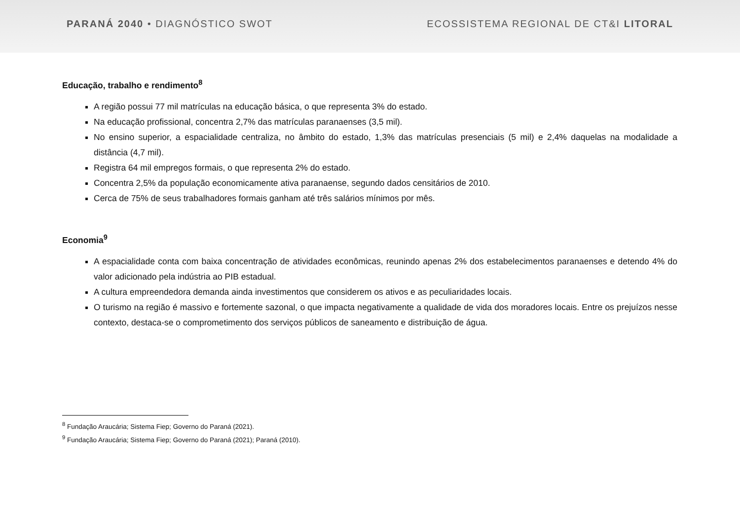PARANÁ 2040 • DIAGNÓSTICO SWOT
ECOSSISTEMA REGIONAL DE CT&I LITORAL
Educação, trabalho e rendimento<sup>8</sup>
A região possui 77 mil matrículas na educação básica, o que representa 3% do estado.
Na educação profissional, concentra 2,7% das matrículas paranaenses (3,5 mil).
No ensino superior, a espacialidade centraliza, no âmbito do estado, 1,3% das matrículas presenciais (5 mil) e 2,4% daquelas na modalidade a distância (4,7 mil).
Registra 64 mil empregos formais, o que representa 2% do estado.
Concentra 2,5% da população economicamente ativa paranaense, segundo dados censitários de 2010.
Cerca de 75% de seus trabalhadores formais ganham até três salários mínimos por mês.
Economia<sup>9</sup>
A espacialidade conta com baixa concentração de atividades econômicas, reunindo apenas 2% dos estabelecimentos paranaenses e detendo 4% do valor adicionado pela indústria ao PIB estadual.
A cultura empreendedora demanda ainda investimentos que considerem os ativos e as peculiaridades locais.
O turismo na região é massivo e fortemente sazonal, o que impacta negativamente a qualidade de vida dos moradores locais. Entre os prejuízos nesse contexto, destaca-se o comprometimento dos serviços públicos de saneamento e distribuição de água.
<sup>8</sup> Fundação Araucária; Sistema Fiep; Governo do Paraná (2021).
<sup>9</sup> Fundação Araucária; Sistema Fiep; Governo do Paraná (2021); Paraná (2010).